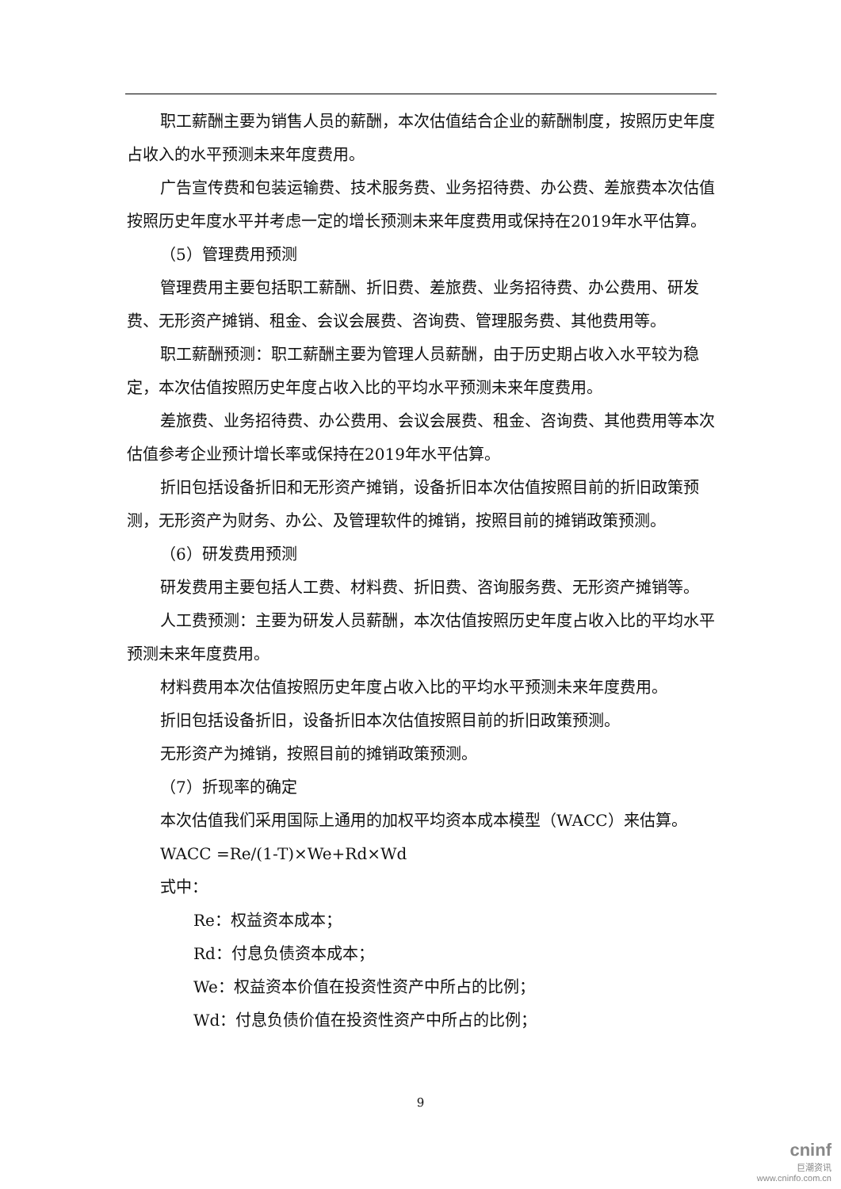职工薪酬主要为销售人员的薪酬，本次估值结合企业的薪酬制度，按照历史年度占收入的水平预测未来年度费用。
广告宣传费和包装运输费、技术服务费、业务招待费、办公费、差旅费本次估值按照历史年度水平并考虑一定的增长预测未来年度费用或保持在2019年水平估算。
（5）管理费用预测
管理费用主要包括职工薪酬、折旧费、差旅费、业务招待费、办公费用、研发费、无形资产摊销、租金、会议会展费、咨询费、管理服务费、其他费用等。
职工薪酬预测：职工薪酬主要为管理人员薪酬，由于历史期占收入水平较为稳定，本次估值按照历史年度占收入比的平均水平预测未来年度费用。
差旅费、业务招待费、办公费用、会议会展费、租金、咨询费、其他费用等本次估值参考企业预计增长率或保持在2019年水平估算。
折旧包括设备折旧和无形资产摊销，设备折旧本次估值按照目前的折旧政策预测，无形资产为财务、办公、及管理软件的摊销，按照目前的摊销政策预测。
（6）研发费用预测
研发费用主要包括人工费、材料费、折旧费、咨询服务费、无形资产摊销等。
人工费预测：主要为研发人员薪酬，本次估值按照历史年度占收入比的平均水平预测未来年度费用。
材料费用本次估值按照历史年度占收入比的平均水平预测未来年度费用。
折旧包括设备折旧，设备折旧本次估值按照目前的折旧政策预测。
无形资产为摊销，按照目前的摊销政策预测。
（7）折现率的确定
本次估值我们采用国际上通用的加权平均资本成本模型（WACC）来估算。
WACC =Re/(1-T)×We+Rd×Wd
式中：
Re：权益资本成本；
Rd：付息负债资本成本；
We：权益资本价值在投资性资产中所占的比例；
Wd：付息负债价值在投资性资产中所占的比例；
9
cninf
巨潮资讯
www.cninfo.com.cn